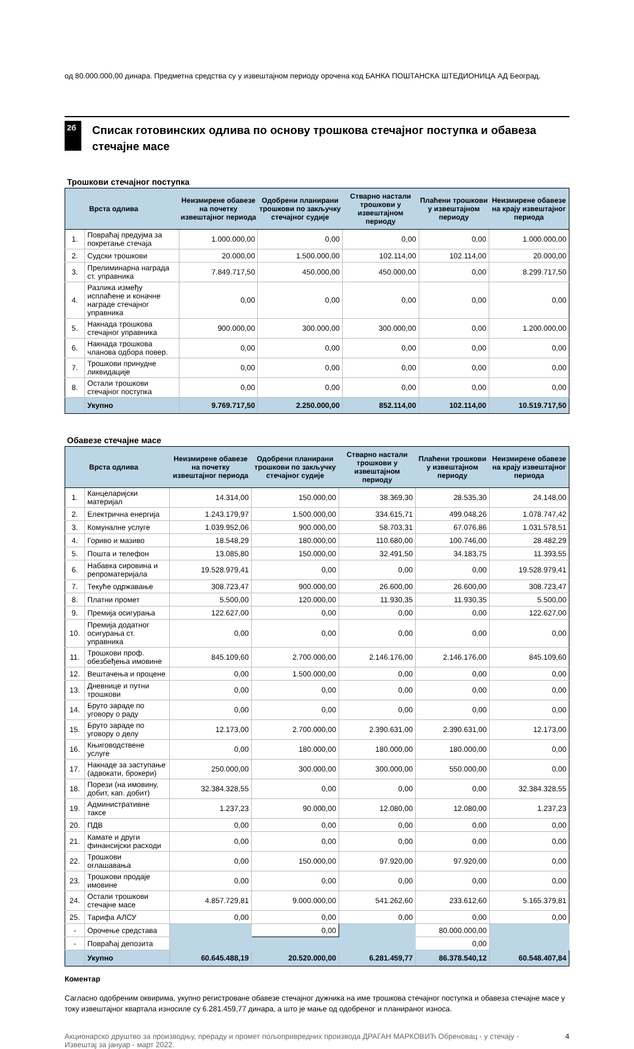од 80.000.000,00 динара. Предметна средства су у извештајном периоду орочена код БАНКА ПОШТАНСКА ШТЕДИОНИЦА АД Београд.
2б
Списак готовинских одлива по основу трошкова стечајног поступка и обавеза стечајне масе
Трошкови стечајног поступка
| Врста одлива | | Неизмирене обавезе на почетку извештајног периода | Одобрени планирани трошкови по закључку стечајног судије | Стварно настали трошкови у извештајном периоду | Плаћени трошкови у извештајном периоду | Неизмирене обавезе на крају извештајног периода |
| --- | --- | --- | --- | --- | --- | --- |
| 1. | Повраћај предујма за покретање стечаја | 1.000.000,00 | 0,00 | 0,00 | 0,00 | 1.000.000,00 |
| 2. | Судски трошкови | 20.000,00 | 1.500.000,00 | 102.114,00 | 102.114,00 | 20.000,00 |
| 3. | Прелиминарна награда ст. управника | 7.849.717,50 | 450.000,00 | 450.000,00 | 0,00 | 8.299.717,50 |
| 4. | Разлика између исплаћене и коначне награде стечајног управника | 0,00 | 0,00 | 0,00 | 0,00 | 0,00 |
| 5. | Накнада трошкова стечајног управника | 900.000,00 | 300.000,00 | 300.000,00 | 0,00 | 1.200.000,00 |
| 6. | Накнада трошкова чланова одбора повер. | 0,00 | 0,00 | 0,00 | 0,00 | 0,00 |
| 7. | Трошкови принудне ликвидације | 0,00 | 0,00 | 0,00 | 0,00 | 0,00 |
| 8. | Остали трошкови стечајног поступка | 0,00 | 0,00 | 0,00 | 0,00 | 0,00 |
| | Укупно | 9.769.717,50 | 2.250.000,00 | 852.114,00 | 102.114,00 | 10.519.717,50 |
Обавезе стечајне масе
| Врста одлива | | Неизмирене обавезе на почетку извештајног периода | Одобрени планирани трошкови по закључку стечајног судије | Стварно настали трошкови у извештајном периоду | Плаћени трошкови у извештајном периоду | Неизмирене обавезе на крају извештајног периода |
| --- | --- | --- | --- | --- | --- | --- |
| 1. | Канцеларијски материјал | 14.314,00 | 150.000,00 | 38.369,30 | 28.535,30 | 24.148,00 |
| 2. | Електрична енергија | 1.243.179,97 | 1.500.000,00 | 334.615,71 | 499.048,26 | 1.078.747,42 |
| 3. | Комуналне услуге | 1.039.952,06 | 900.000,00 | 58.703,31 | 67.076,86 | 1.031.578,51 |
| 4. | Гориво и мазиво | 18.548,29 | 180.000,00 | 110.680,00 | 100.746,00 | 28.482,29 |
| 5. | Пошта и телефон | 13.085,80 | 150.000,00 | 32.491,50 | 34.183,75 | 11.393,55 |
| 6. | Набавка сировина и репроматеријала | 19.528.979,41 | 0,00 | 0,00 | 0,00 | 19.528.979,41 |
| 7. | Текуће одржавање | 308.723,47 | 900.000,00 | 26.600,00 | 26.600,00 | 308.723,47 |
| 8. | Платни промет | 5.500,00 | 120.000,00 | 11.930,35 | 11.930,35 | 5.500,00 |
| 9. | Премија осигурања | 122.627,00 | 0,00 | 0,00 | 0,00 | 122.627,00 |
| 10. | Премија додатног осигурања ст. управника | 0,00 | 0,00 | 0,00 | 0,00 | 0,00 |
| 11. | Трошкови проф. обезбеђења имовине | 845.109,60 | 2.700.000,00 | 2.146.176,00 | 2.146.176,00 | 845.109,60 |
| 12. | Вештачења и процене | 0,00 | 1.500.000,00 | 0,00 | 0,00 | 0,00 |
| 13. | Дневнице и путни трошкови | 0,00 | 0,00 | 0,00 | 0,00 | 0,00 |
| 14. | Бруто зараде по уговору о раду | 0,00 | 0,00 | 0,00 | 0,00 | 0,00 |
| 15. | Бруто зараде по уговору о делу | 12.173,00 | 2.700.000,00 | 2.390.631,00 | 2.390.631,00 | 12.173,00 |
| 16. | Књиговодствене услуге | 0,00 | 180.000,00 | 180.000,00 | 180.000,00 | 0,00 |
| 17. | Накнаде за заступање (адвокати, брокери) | 250.000,00 | 300.000,00 | 300.000,00 | 550.000,00 | 0,00 |
| 18. | Порези (на имовину, добит, кап. добит) | 32.384.328,55 | 0,00 | 0,00 | 0,00 | 32.384.328,55 |
| 19. | Административне таксе | 1.237,23 | 90.000,00 | 12.080,00 | 12.080,00 | 1.237,23 |
| 20. | ПДВ | 0,00 | 0,00 | 0,00 | 0,00 | 0,00 |
| 21. | Камате и други финансијски расходи | 0,00 | 0,00 | 0,00 | 0,00 | 0,00 |
| 22. | Трошкови оглашавања | 0,00 | 150.000,00 | 97.920,00 | 97.920,00 | 0,00 |
| 23. | Трошкови продаје имовине | 0,00 | 0,00 | 0,00 | 0,00 | 0,00 |
| 24. | Остали трошкови стечајне масе | 4.857.729,81 | 9.000.000,00 | 541.262,60 | 233.612,60 | 5.165.379,81 |
| 25. | Тарифа АЛСУ | 0,00 | 0,00 | 0,00 | 0,00 | 0,00 |
| - | Орочење средстава | | 0,00 | | 80.000.000,00 | |
| - | Повраћај депозита | | | | 0,00 | |
| | Укупно | 60.645.488,19 | 20.520.000,00 | 6.281.459,77 | 86.378.540,12 | 60.548.407,84 |
Коментар
Сагласно одобреним оквирима, укупно регистроване обавезе стечајног дужника на име трошкова стечајног поступка и обавеза стечајне масе у току извештајног квартала износиле су 6.281.459,77 динара, а што је мање од одобреног и планираног износа.
Акционарско друштво за производњу, прераду и промет пољопривредних производа ДРАГАН МАРКОВИЋ Обреновац - у стечају -
Извештај за јануар - март 2022. 4